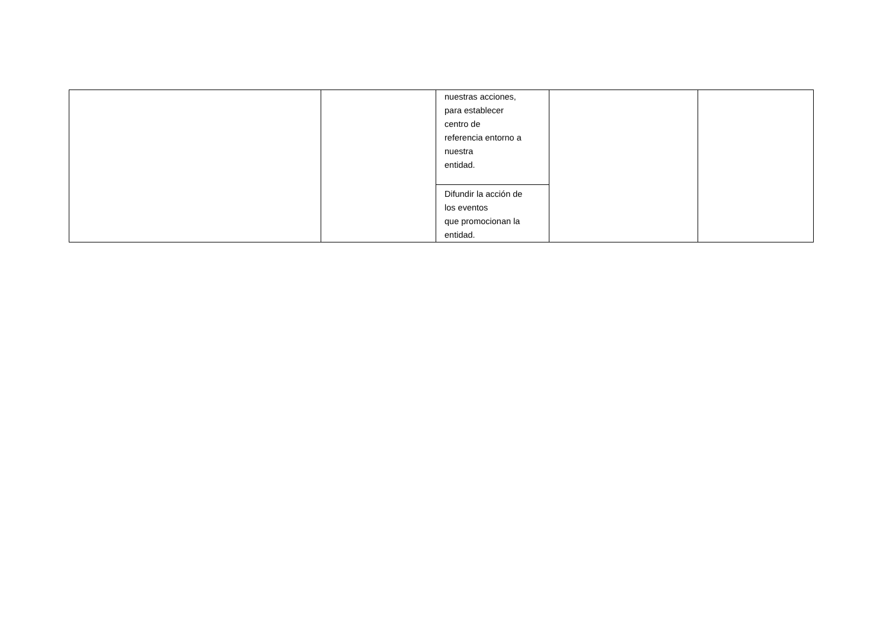| | | nuestras acciones, para establecer centro de referencia entorno a nuestra entidad. | | |
| | | Difundir la acción de los eventos que promocionan la entidad. | | |